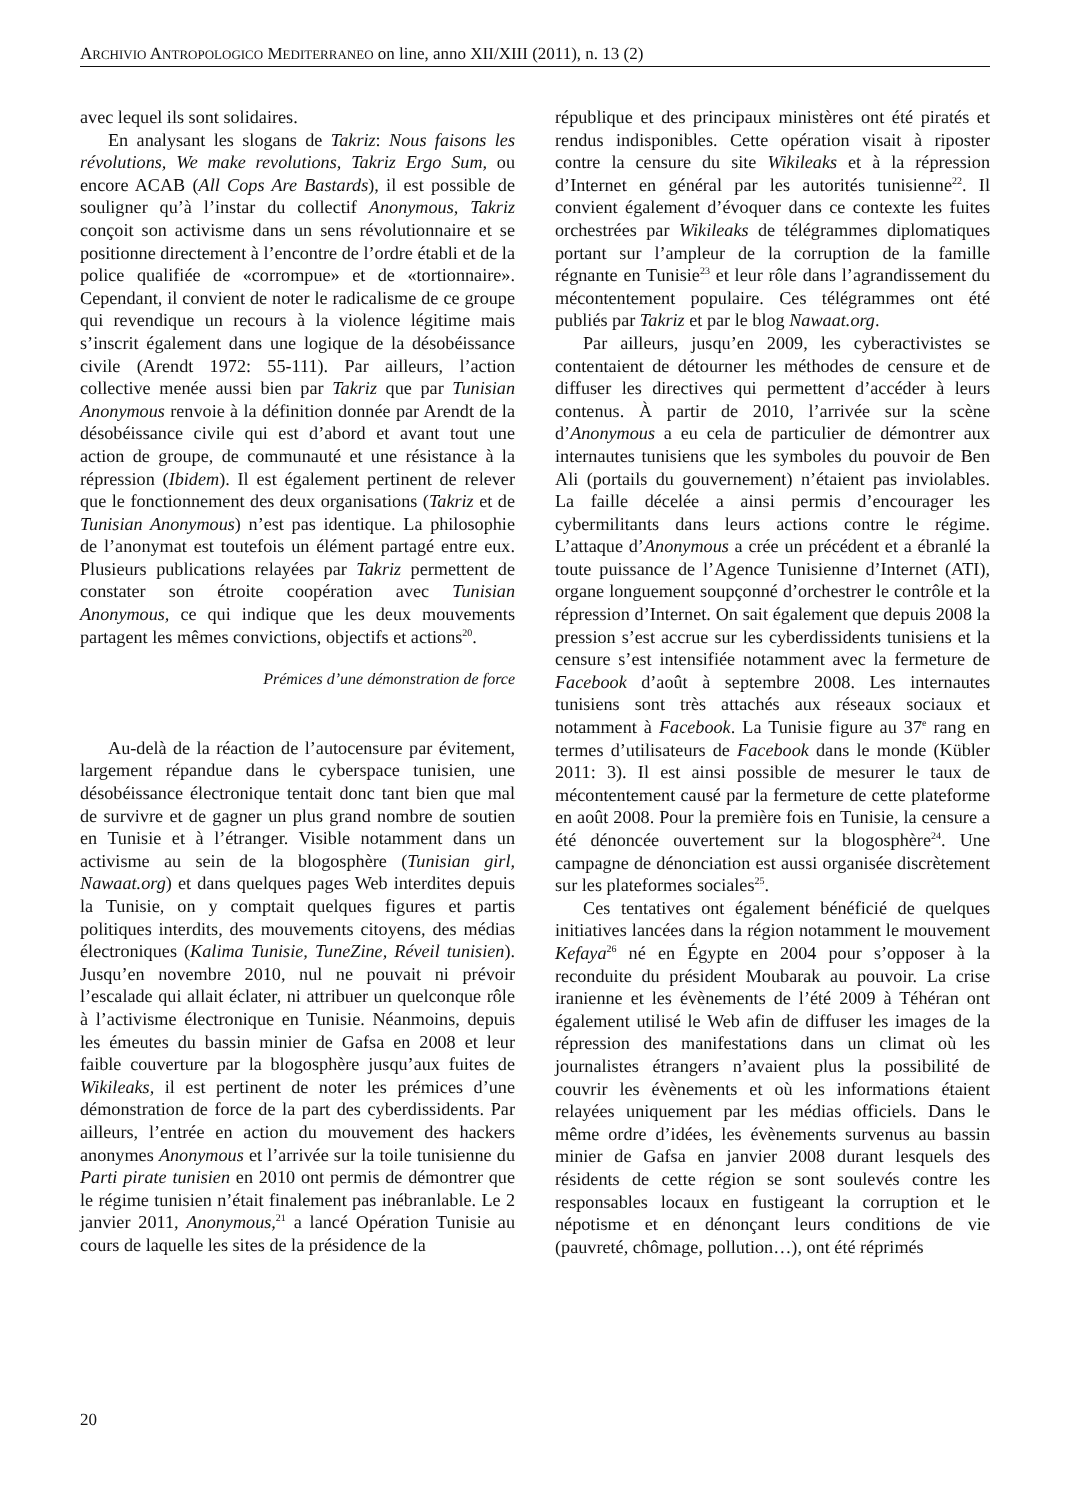ARCHIVIO ANTROPOLOGICO MEDITERRANEO on line, anno XII/XIII (2011), n. 13 (2)
avec lequel ils sont solidaires.
En analysant les slogans de Takriz: Nous faisons les révolutions, We make revolutions, Takriz Ergo Sum, ou encore ACAB (All Cops Are Bastards), il est possible de souligner qu’à l’instar du collectif Anonymous, Takriz conçoit son activisme dans un sens révolutionnaire et se positionne directement à l’encontre de l’ordre établi et de la police qualifiée de «corrompue» et de «tortionnaire». Cependant, il convient de noter le radicalisme de ce groupe qui revendique un recours à la violence légitime mais s’inscrit également dans une logique de la désobéissance civile (Arendt 1972: 55-111). Par ailleurs, l’action collective menée aussi bien par Takriz que par Tunisian Anonymous renvoie à la définition donnée par Arendt de la désobéissance civile qui est d’abord et avant tout une action de groupe, de communauté et une résistance à la répression (Ibidem). Il est également pertinent de relever que le fonctionnement des deux organisations (Takriz et de Tunisian Anonymous) n’est pas identique. La philosophie de l’anonymat est toutefois un élément partagé entre eux. Plusieurs publications relayées par Takriz permettent de constater son étroite coopération avec Tunisian Anonymous, ce qui indique que les deux mouvements partagent les mêmes convictions, objectifs et actions<sup>20</sup>.
Prémices d’une démonstration de force
Au-delà de la réaction de l’autocensure par évitement, largement répandue dans le cyberspace tunisien, une désobéissance électronique tentait donc tant bien que mal de survivre et de gagner un plus grand nombre de soutien en Tunisie et à l’étranger. Visible notamment dans un activisme au sein de la blogosphère (Tunisian girl, Nawaat.org) et dans quelques pages Web interdites depuis la Tunisie, on y comptait quelques figures et partis politiques interdits, des mouvements citoyens, des médias électroniques (Kalima Tunisie, TuneZine, Réveil tunisien). Jusqu’en novembre 2010, nul ne pouvait ni prévoir l’escalade qui allait éclater, ni attribuer un quelconque rôle à l’activisme électronique en Tunisie. Néanmoins, depuis les émeutes du bassin minier de Gafsa en 2008 et leur faible couverture par la blogosphère jusqu’aux fuites de Wikileaks, il est pertinent de noter les prémices d’une démonstration de force de la part des cyberdissidents. Par ailleurs, l’entrée en action du mouvement des hackers anonymes Anonymous et l’arrivée sur la toile tunisienne du Parti pirate tunisien en 2010 ont permis de démontrer que le régime tunisien n’était finalement pas inébranlable. Le 2 janvier 2011, Anonymous,<sup>21</sup> a lancé Opération Tunisie au cours de laquelle les sites de la présidence de la
république et des principaux ministères ont été piratés et rendus indisponibles. Cette opération visait à riposter contre la censure du site Wikileaks et à la répression d’Internet en général par les autorités tunisienne<sup>22</sup>. Il convient également d’évoquer dans ce contexte les fuites orchestrées par Wikileaks de télégrammes diplomatiques portant sur l’ampleur de la corruption de la famille régnante en Tunisie<sup>23</sup> et leur rôle dans l’agrandissement du mécontentement populaire. Ces télégrammes ont été publiés par Takriz et par le blog Nawaat.org.
Par ailleurs, jusqu’en 2009, les cyberactivistes se contentaient de détourner les méthodes de censure et de diffuser les directives qui permettent d’accéder à leurs contenus. À partir de 2010, l’arrivée sur la scène d’Anonymous a eu cela de particulier de démontrer aux internautes tunisiens que les symboles du pouvoir de Ben Ali (portails du gouvernement) n’étaient pas inviolables. La faille décelée a ainsi permis d’encourager les cybermilitants dans leurs actions contre le régime. L’attaque d’Anonymous a crée un précédent et a ébranlé la toute puissance de l’Agence Tunisienne d’Internet (ATI), organe longuement soupçonné d’orchestrer le contrôle et la répression d’Internet. On sait également que depuis 2008 la pression s’est accrue sur les cyberdissidents tunisiens et la censure s’est intensifiée notamment avec la fermeture de Facebook d’août à septembre 2008. Les internautes tunisiens sont très attachés aux réseaux sociaux et notamment à Facebook. La Tunisie figure au 37<sup>e</sup> rang en termes d’utilisateurs de Facebook dans le monde (Kübler 2011: 3). Il est ainsi possible de mesurer le taux de mécontentement causé par la fermeture de cette plateforme en août 2008. Pour la première fois en Tunisie, la censure a été dénoncée ouvertement sur la blogosphère<sup>24</sup>. Une campagne de dénonciation est aussi organisée discrètement sur les plateformes sociales<sup>25</sup>.
Ces tentatives ont également bénéficié de quelques initiatives lancées dans la région notamment le mouvement Kefaya<sup>26</sup> né en Égypte en 2004 pour s’opposer à la reconduite du président Moubarak au pouvoir. La crise iranienne et les évènements de l’été 2009 à Téhéran ont également utilisé le Web afin de diffuser les images de la répression des manifestations dans un climat où les journalistes étrangers n’avaient plus la possibilité de couvrir les évènements et où les informations étaient relayées uniquement par les médias officiels. Dans le même ordre d’idées, les évènements survenus au bassin minier de Gafsa en janvier 2008 durant lesquels des résidents de cette région se sont soulevés contre les responsables locaux en fustigeant la corruption et le népotisme et en dénonçant leurs conditions de vie (pauvreté, chômage, pollution…), ont été réprimés
20